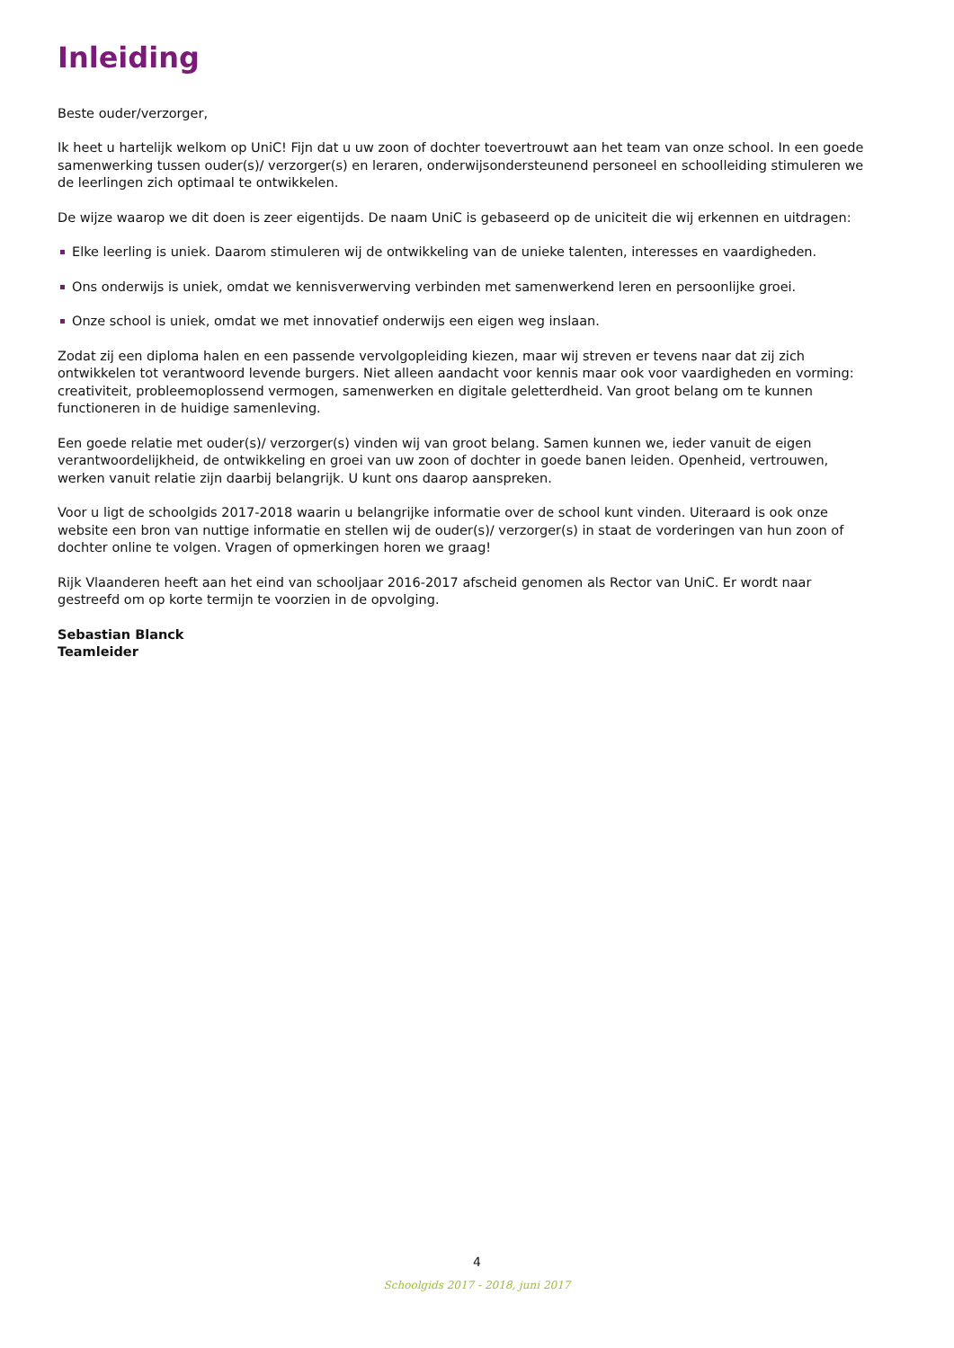Inleiding
Beste ouder/verzorger,
Ik heet u hartelijk welkom op UniC! Fijn dat u uw zoon of dochter toevertrouwt aan het team van onze school. In een goede samenwerking tussen ouder(s)/ verzorger(s) en leraren, onderwijsondersteunend personeel en schoolleiding stimuleren we de leerlingen zich optimaal te ontwikkelen.
De wijze waarop we dit doen is zeer eigentijds. De naam UniC is gebaseerd op de uniciteit die wij erkennen en uitdragen:
Elke leerling is uniek. Daarom stimuleren wij de ontwikkeling van de unieke talenten, interesses en vaardigheden.
Ons onderwijs is uniek, omdat we kennisverwerving verbinden met samenwerkend leren en persoonlijke groei.
Onze school is uniek, omdat we met innovatief onderwijs een eigen weg inslaan.
Zodat zij een diploma halen en een passende vervolgopleiding kiezen, maar wij streven er tevens naar dat zij zich ontwikkelen tot verantwoord levende burgers. Niet alleen aandacht voor kennis maar ook voor vaardigheden en vorming: creativiteit, probleemoplossend vermogen, samenwerken en digitale geletterdheid. Van groot belang om te kunnen functioneren in de huidige samenleving.
Een goede relatie met ouder(s)/ verzorger(s) vinden wij van groot belang. Samen kunnen we, ieder vanuit de eigen verantwoordelijkheid, de ontwikkeling en groei van uw zoon of dochter in goede banen leiden. Openheid, vertrouwen, werken vanuit relatie zijn daarbij belangrijk. U kunt ons daarop aanspreken.
Voor u ligt de schoolgids 2017-2018 waarin u belangrijke informatie over de school kunt vinden. Uiteraard is ook onze website een bron van nuttige informatie en stellen wij de ouder(s)/ verzorger(s) in staat de vorderingen van hun zoon of dochter online te volgen. Vragen of opmerkingen horen we graag!
Rijk Vlaanderen heeft aan het eind van schooljaar 2016-2017 afscheid genomen als Rector van UniC. Er wordt naar gestreefd om op korte termijn te voorzien in de opvolging.
Sebastian Blanck
Teamleider
4
Schoolgids 2017 - 2018, juni 2017